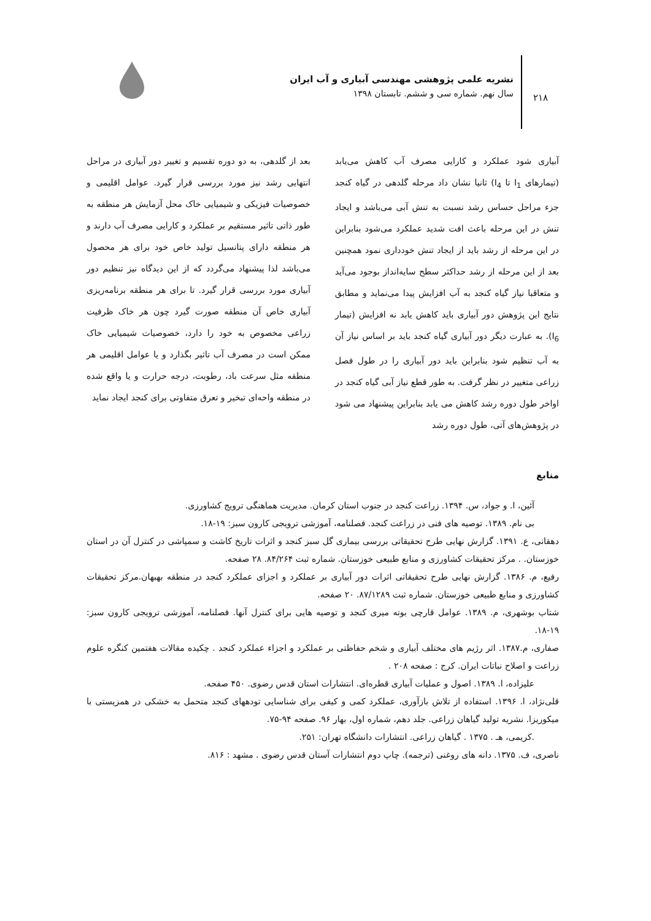۲۱۸
نشریه علمی پژوهشی مهندسی آبیاری و آب ایران
سال نهم. شماره سی و ششم. تابستان ۱۳۹۸
آبیاری شود عملکرد و کارایی مصرف آب کاهش می‌یابد (تیمارهای I<sub>1</sub> تا I<sub>4</sub>) ثانیا نشان داد مرحله گلدهی در گیاه کنجد جزء مراحل حساس رشد نسبت به تنش آبی می‌باشد و ایجاد تنش در این مرحله باعث افت شدید عملکرد می‌شود بنابراین در این مرحله از رشد باید از ایجاد تنش خودداری نمود همچنین بعد از این مرحله از رشد حداکثر سطح سایه‌انداز بوجود می‌آید و متعاقبا نیاز گیاه کنجد به آب افزایش پیدا می‌نماید و مطابق نتایج این پژوهش دور آبیاری باید کاهش یابد نه افزایش (تیمار I<sub>6</sub>). به عبارت دیگر دور آبیاری گیاه کنجد باید بر اساس نیاز آن به آب تنظیم شود بنابراین باید دور آبیاری را در طول فصل زراعی متغییر در نظر گرفت. به طور قطع نیاز آبی گیاه کنجد در اواخر طول دوره رشد کاهش می یابد بنابراین پیشنهاد می شود در پژوهش‌های آتی، طول دوره رشد
بعد از گلدهی، به دو دوره تقسیم و تغییر دور آبیاری در مراحل انتهایی رشد نیز مورد بررسی قرار گیرد. عوامل اقلیمی و خصوصیات فیزیکی و شیمیایی خاک محل آزمایش هر منطقه به طور ذاتی تاثیر مستقیم بر عملکرد و کارایی مصرف آب دارند و هر منطقه دارای پتانسیل تولید خاص خود برای هر محصول می‌باشد لذا پیشنهاد می‌گردد که از این دیدگاه نیز تنظیم دور آبیاری مورد بررسی قرار گیرد. تا برای هر منطقه برنامه‌ریزی آبیاری خاص آن منطقه صورت گیرد چون هر خاک ظرفیت زراعی مخصوص به خود را دارد، خصوصیات شیمیایی خاک ممکن است در مصرف آب تاثیر بگذارد و یا عوامل اقلیمی هر منطقه مثل سرعت باد، رطوبت، درجه حرارت و یا واقع شده در منطقه واحه‌ای تبخیر و تعرق متفاوتی برای کنجد ایجاد نماید
منابع
آئین، ا. و جواد، س. ۱۳۹۴. زراعت کنجد در جنوب استان کرمان. مدیریت هماهنگی ترویج کشاورزی.
بی نام. ۱۳۸۹. توصیه های فنی در زراعت کنجد. فصلنامه، آموزشی ترویجی کارون سبز: ۱۹-۱۸.
دهقانی، ع. ۱۳۹۱. گزارش نهایی طرح تحقیقاتی بررسی بیماری گل سبز کنجد و اثرات تاریخ کاشت و سمپاشی در کنترل آن در استان خوزستان. . مرکز تحقیقات کشاورزی و منابع طبیعی خوزستان. شماره ثبت ۸۴/۲۶۴. ۲۸ صفحه.
رفیع، م. ۱۳۸۶. گزارش نهایی طرح تحقیقاتی اثرات دور آبیاری بر عملکرد و اجزای عملکرد کنجد در منطقه بهبهان.مرکز تحقیقات کشاورزی و منابع طبیعی خوزستان. شماره ثبت ۸۷/۱۲۸۹. ۲۰ صفحه.
شتاب بوشهری، م. ۱۳۸۹. عوامل قارچی بوته میری کنجد و توصیه هایی برای کنترل آنها. فصلنامه، آموزشی ترویجی کارون سبز: ۱۹-۱۸.
صفاری، م.۱۳۸۷. اثر رژیم های مختلف آبیاری و شخم حفاظتی بر عملکرد و اجزاء عملکرد کنجد . چکیده مقالات هفتمین کنگره علوم زراعت و اصلاح نباتات ایران. کرج : صفحه ۲۰۸ .
علیزاده، ا. ۱۳۸۹. اصول و عملیات آبیاری قطره‌ای. انتشارات استان قدس رضوی. ۴۵۰ صفحه.
قلی‌نژاد، ا. ۱۳۹۶. استفاده از تلاش بازآوری، عملکرد کمی و کیفی برای شناسایی تودههای کنجد متحمل به خشکی در همزیستی با میکوریزا. نشریه تولید گیاهان زراعی. جلد دهم، شماره اول، بهار ۹۶. صفحه ۹۴-۷۵.
.کریمی، هـ . ۱۳۷۵ . گیاهان زراعی. انتشارات دانشگاه تهران: ۲۵۱.
ناصری، ف. ۱۳۷۵. دانه های روغنی (ترجمه). چاپ دوم انتشارات آستان قدس رضوی . مشهد : ۸۱۶.